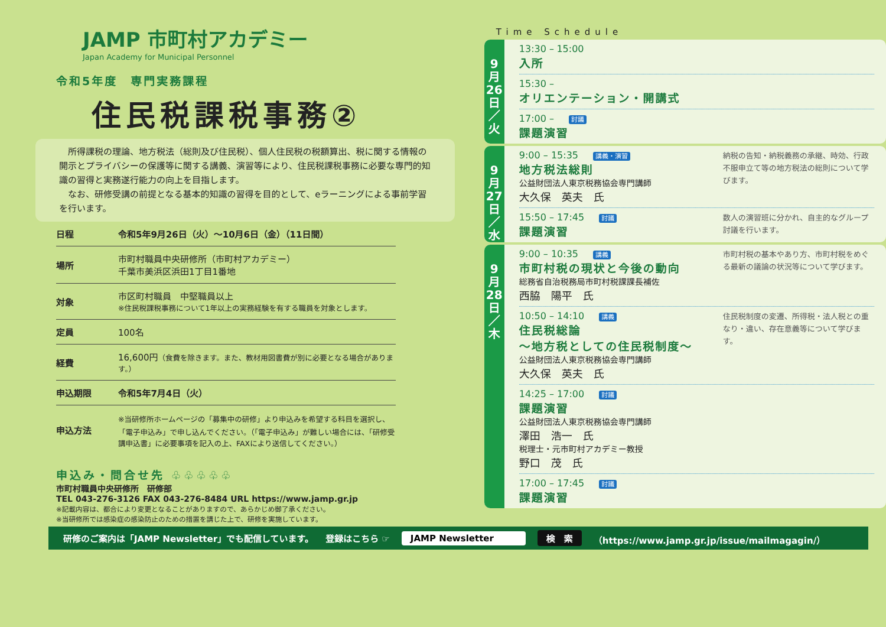JAMP 市町村アカデミー
Japan Academy for Municipal Personnel
令和5年度　専門実務課程
住民税課税事務②
　所得課税の理論、地方税法（総則及び住民税）、個人住民税の税額算出、税に関する情報の開示とプライバシーの保護等に関する講義、演習等により、住民税課税事務に必要な専門的知識の習得と実務遂行能力の向上を目指します。
　なお、研修受講の前提となる基本的知識の習得を目的として、eラーニングによる事前学習を行います。
| 日程 | 令和5年9月26日（火）～10月6日（金）（11日間） |
| 場所 | 市町村職員中央研修所（市町村アカデミー） 千葉市美浜区浜田1丁目1番地 |
| 対象 | 市区町村職員 中堅職員以上 ※住民税課税事務について1年以上の実務経験を有する職員を対象とします。 |
| 定員 | 100名 |
| 経費 | 16,600円 （食費を除きます。また、教材用図書費が別に必要となる場合があります。） |
| 申込期限 | 令和5年7月4日（火） |
| 申込方法 | ※当研修所ホームページの「募集中の研修」より申込みを希望する科目を選択し、「電子申込み」で申し込んでください。（「電子申込み」が難しい場合には、「研修受講申込書」に必要事項を記入の上、FAXにより送信してください。） |
申込み・問合せ先 ♧♧♧♧♧
市町村職員中央研修所　研修部
TEL 043-276-3126 FAX 043-276-8484 URL https://www.jamp.gr.jp
※記載内容は、都合により変更となることがありますので、あらかじめ御了承ください。
※当研修所では感染症の感染防止のための措置を講じた上で、研修を実施しています。
Time Schedule
9
月
26
日
／
火
13:30 – 15:00
入所
15:30 –
オリエンテーション・開講式
17:00 – 討議
課題演習
9
月
27
日
／
水
9:00 – 15:35 講義・演習
地方税法総則
公益財団法人東京税務協会専門講師
大久保　英夫　氏
納税の告知・納税義務の承継、時効、行政不服申立て等の地方税法の総則について学びます。
15:50 – 17:45 討議
課題演習
数人の演習班に分かれ、自主的なグループ討議を行います。
9
月
28
日
／
木
9:00 – 10:35 講義
市町村税の現状と今後の動向
総務省自治税務局市町村税課課長補佐
西脇　陽平　氏
市町村税の基本やあり方、市町村税をめぐる最新の議論の状況等について学びます。
10:50 – 14:10 講義
住民税総論
～地方税としての住民税制度～
公益財団法人東京税務協会専門講師
大久保　英夫　氏
住民税制度の変遷、所得税・法人税との重なり・違い、存在意義等について学びます。
14:25 – 17:00 討議
課題演習
公益財団法人東京税務協会専門講師
澤田　浩一　氏
税理士・元市町村アカデミー教授
野口　茂　氏
17:00 – 17:45 討議
課題演習
研修のご案内は「JAMP Newsletter」でも配信しています。 登録はこちら ☞ JAMP Newsletter 検　索 （https://www.jamp.gr.jp/issue/mailmagagin/）